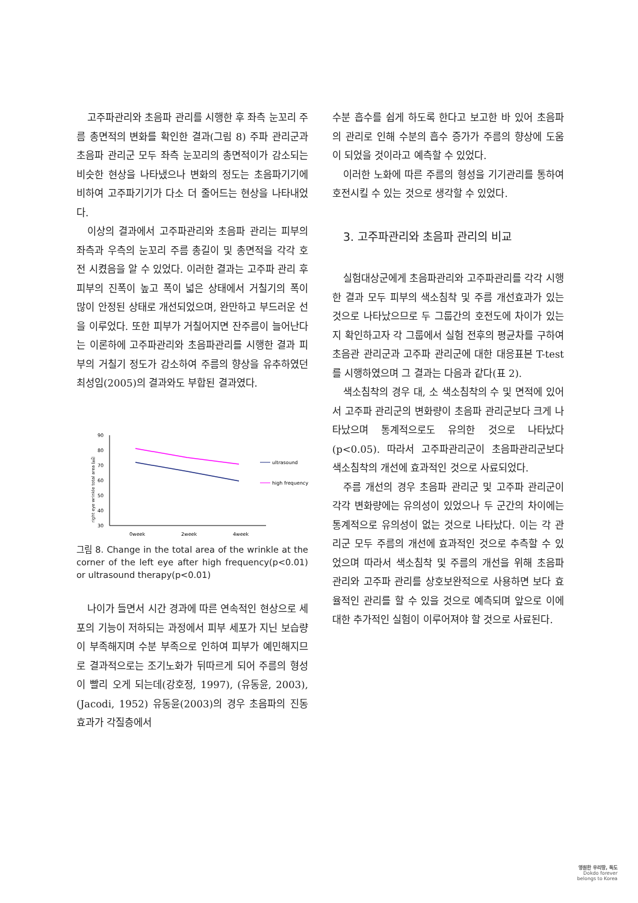고주파관리와 초음파 관리를 시행한 후 좌측 눈꼬리 주름 총면적의 변화를 확인한 결과(그림 8) 주파 관리군과 초음파 관리군 모두 좌측 눈꼬리의 총면적이가 감소되는 비슷한 현상을 나타냈으나 변화의 정도는 초음파기기에 비하여 고주파기기가 다소 더 줄어드는 현상을 나타내었다.
이상의 결과에서 고주파관리와 초음파 관리는 피부의 좌측과 우측의 눈꼬리 주름 총길이 및 총면적을 각각 호전 시켰음을 알 수 있었다. 이러한 결과는 고주파 관리 후 피부의 진폭이 높고 폭이 넓은 상태에서 거칠기의 폭이 많이 안정된 상태로 개선되었으며, 완만하고 부드러운 선을 이루었다. 또한 피부가 거칠어지면 잔주름이 늘어난다는 이론하에 고주파관리와 초음파관리를 시행한 결과 피부의 거칠기 정도가 감소하여 주름의 향상을 유추하였던 최성임(2005)의 결과와도 부합된 결과였다.
right eye wrinkle total area (㎟)
90
80
70
60
50
40
30
0week
2week
4week
ultrasound
high frequency
그림 8. Change in the total area of the wrinkle at the corner of the left eye after high frequency(p<0.01) or ultrasound therapy(p<0.01)
나이가 들면서 시간 경과에 따른 연속적인 현상으로 세포의 기능이 저하되는 과정에서 피부 세포가 지닌 보습량이 부족해지며 수분 부족으로 인하여 피부가 예민해지므로 결과적으로는 조기노화가 뒤따르게 되어 주름의 형성이 빨리 오게 되는데(강호정, 1997), (유동윤, 2003), (Jacodi, 1952) 유동윤(2003)의 경우 초음파의 진동효과가 각질층에서
수분 흡수를 쉽게 하도록 한다고 보고한 바 있어 초음파의 관리로 인해 수분의 흡수 증가가 주름의 향상에 도움이 되었을 것이라고 예측할 수 있었다.
이러한 노화에 따른 주름의 형성을 기기관리를 통하여 호전시킬 수 있는 것으로 생각할 수 있었다.
3. 고주파관리와 초음파 관리의 비교
실험대상군에게 초음파관리와 고주파관리를 각각 시행한 결과 모두 피부의 색소침착 및 주름 개선효과가 있는 것으로 나타났으므로 두 그룹간의 호전도에 차이가 있는지 확인하고자 각 그룹에서 실험 전후의 평균차를 구하여 초음관 관리군과 고주파 관리군에 대한 대응표본 T-test를 시행하였으며 그 결과는 다음과 같다(표 2).
색소침착의 경우 대, 소 색소침착의 수 및 면적에 있어서 고주파 관리군의 변화량이 초음파 관리군보다 크게 나타났으며 통계적으로도 유의한 것으로 나타났다(p<0.05). 따라서 고주파관리군이 초음파관리군보다 색소침착의 개선에 효과적인 것으로 사료되었다.
주름 개선의 경우 초음파 관리군 및 고주파 관리군이 각각 변화량에는 유의성이 있었으나 두 군간의 차이에는 통계적으로 유의성이 없는 것으로 나타났다. 이는 각 관리군 모두 주름의 개선에 효과적인 것으로 추측할 수 있었으며 따라서 색소침착 및 주름의 개선을 위해 초음파 관리와 고주파 관리를 상호보완적으로 사용하면 보다 효율적인 관리를 할 수 있을 것으로 예측되며 앞으로 이에 대한 추가적인 실험이 이루어져야 할 것으로 사료된다.
영원한 우리땅, 독도
Dokdo forever
belongs to Korea